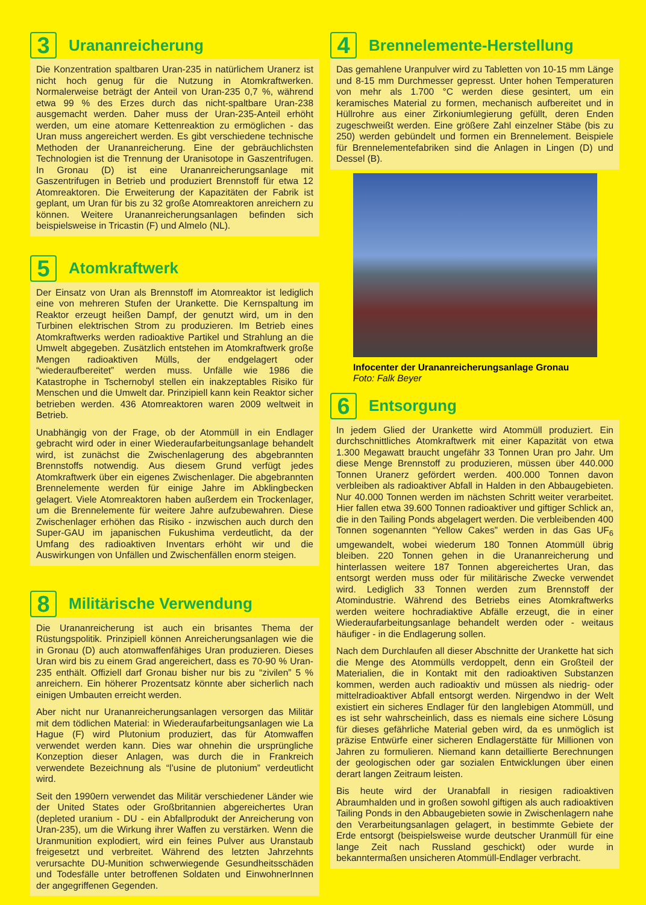3
Urananreicherung
Die Konzentration spaltbaren Uran-235 in natürlichem Uranerz ist nicht hoch genug für die Nutzung in Atomkraftwerken. Normalerweise beträgt der Anteil von Uran-235 0,7 %, während etwa 99 % des Erzes durch das nicht-spaltbare Uran-238 ausgemacht werden. Daher muss der Uran-235-Anteil erhöht werden, um eine atomare Kettenreaktion zu ermöglichen - das Uran muss angereichert werden. Es gibt verschiedene technische Methoden der Urananreicherung. Eine der gebräuchlichsten Technologien ist die Trennung der Uranisotope in Gaszentrifugen. In Gronau (D) ist eine Urananreicherungsanlage mit Gaszentrifugen in Betrieb und produziert Brennstoff für etwa 12 Atomreaktoren. Die Erweiterung der Kapazitäten der Fabrik ist geplant, um Uran für bis zu 32 große Atomreaktoren anreichern zu können. Weitere Urananreicherungsanlagen befinden sich beispielsweise in Tricastin (F) und Almelo (NL).
5
Atomkraftwerk
Der Einsatz von Uran als Brennstoff im Atomreaktor ist lediglich eine von mehreren Stufen der Urankette. Die Kernspaltung im Reaktor erzeugt heißen Dampf, der genutzt wird, um in den Turbinen elektrischen Strom zu produzieren. Im Betrieb eines Atomkraftwerks werden radioaktive Partikel und Strahlung an die Umwelt abgegeben. Zusätzlich entstehen im Atomkraftwerk große Mengen radioaktiven Mülls, der endgelagert oder “wiederaufbereitet” werden muss. Unfälle wie 1986 die Katastrophe in Tschernobyl stellen ein inakzeptables Risiko für Menschen und die Umwelt dar. Prinzipiell kann kein Reaktor sicher betrieben werden. 436 Atomreaktoren waren 2009 weltweit in Betrieb.
Unabhängig von der Frage, ob der Atommüll in ein Endlager gebracht wird oder in einer Wiederaufarbeitungsanlage behandelt wird, ist zunächst die Zwischenlagerung des abgebrannten Brennstoffs notwendig. Aus diesem Grund verfügt jedes Atomkraftwerk über ein eigenes Zwischenlager. Die abgebrannten Brennelemente werden für einige Jahre im Abklingbecken gelagert. Viele Atomreaktoren haben außerdem ein Trockenlager, um die Brennelemente für weitere Jahre aufzubewahren. Diese Zwischenlager erhöhen das Risiko - inzwischen auch durch den Super-GAU im japanischen Fukushima verdeutlicht, da der Umfang des radioaktiven Inventars erhöht wir und die Auswirkungen von Unfällen und Zwischenfällen enorm steigen.
8
Militärische Verwendung
Die Urananreicherung ist auch ein brisantes Thema der Rüstungspolitik. Prinzipiell können Anreicherungsanlagen wie die in Gronau (D) auch atomwaffenfähiges Uran produzieren. Dieses Uran wird bis zu einem Grad angereichert, dass es 70-90 % Uran-235 enthält. Offiziell darf Gronau bisher nur bis zu “zivilen” 5 % anreichern. Ein höherer Prozentsatz könnte aber sicherlich nach einigen Umbauten erreicht werden.
Aber nicht nur Urananreicherungsanlagen versorgen das Militär mit dem tödlichen Material: in Wiederaufarbeitungsanlagen wie La Hague (F) wird Plutonium produziert, das für Atomwaffen verwendet werden kann. Dies war ohnehin die ursprüngliche Konzeption dieser Anlagen, was durch die in Frankreich verwendete Bezeichnung als “l’usine de plutonium” verdeutlicht wird.
Seit den 1990ern verwendet das Militär verschiedener Länder wie der United States oder Großbritannien abgereichertes Uran (depleted uranium - DU - ein Abfallprodukt der Anreicherung von Uran-235), um die Wirkung ihrer Waffen zu verstärken. Wenn die Uranmunition explodiert, wird ein feines Pulver aus Uranstaub freigesetzt und verbreitet. Während des letzten Jahrzehnts verursachte DU-Munition schwerwiegende Gesundheitsschäden und Todesfälle unter betroffenen Soldaten und EinwohnerInnen der angegriffenen Gegenden.
4
Brennelemente-Herstellung
Das gemahlene Uranpulver wird zu Tabletten von 10-15 mm Länge und 8-15 mm Durchmesser gepresst. Unter hohen Temperaturen von mehr als 1.700 °C werden diese gesintert, um ein keramisches Material zu formen, mechanisch aufbereitet und in Hüllrohre aus einer Zirkoniumlegierung gefüllt, deren Enden zugeschweißt werden. Eine größere Zahl einzelner Stäbe (bis zu 250) werden gebündelt und formen ein Brennelement. Beispiele für Brennelementefabriken sind die Anlagen in Lingen (D) und Dessel (B).
Infocenter der Urananreicherungsanlage Gronau
Foto: Falk Beyer
6
Entsorgung
In jedem Glied der Urankette wird Atommüll produziert. Ein durchschnittliches Atomkraftwerk mit einer Kapazität von etwa 1.300 Megawatt braucht ungefähr 33 Tonnen Uran pro Jahr. Um diese Menge Brennstoff zu produzieren, müssen über 440.000 Tonnen Uranerz gefördert werden. 400.000 Tonnen davon verbleiben als radioaktiver Abfall in Halden in den Abbaugebieten. Nur 40.000 Tonnen werden im nächsten Schritt weiter verarbeitet. Hier fallen etwa 39.600 Tonnen radioaktiver und giftiger Schlick an, die in den Tailing Ponds abgelagert werden. Die verbleibenden 400 Tonnen sogenannten “Yellow Cakes” werden in das Gas UF<sub>6</sub> umgewandelt, wobei wiederum 180 Tonnen Atommüll übrig bleiben. 220 Tonnen gehen in die Urananreicherung und hinterlassen weitere 187 Tonnen abgereichertes Uran, das entsorgt werden muss oder für militärische Zwecke verwendet wird. Lediglich 33 Tonnen werden zum Brennstoff der Atomindustrie. Während des Betriebs eines Atomkraftwerks werden weitere hochradiaktive Abfälle erzeugt, die in einer Wiederaufarbeitungsanlage behandelt werden oder - weitaus häufiger - in die Endlagerung sollen.
Nach dem Durchlaufen all dieser Abschnitte der Urankette hat sich die Menge des Atommülls verdoppelt, denn ein Großteil der Materialien, die in Kontakt mit den radioaktiven Substanzen kommen, werden auch radioaktiv und müssen als niedrig- oder mittelradioaktiver Abfall entsorgt werden. Nirgendwo in der Welt existiert ein sicheres Endlager für den langlebigen Atommüll, und es ist sehr wahrscheinlich, dass es niemals eine sichere Lösung für dieses gefährliche Material geben wird, da es unmöglich ist präzise Entwürfe einer sicheren Endlagerstätte für Millionen von Jahren zu formulieren. Niemand kann detaillierte Berechnungen der geologischen oder gar sozialen Entwicklungen über einen derart langen Zeitraum leisten.
Bis heute wird der Uranabfall in riesigen radioaktiven Abraumhalden und in großen sowohl giftigen als auch radioaktiven Tailing Ponds in den Abbaugebieten sowie in Zwischenlagern nahe den Verarbeitungsanlagen gelagert, in bestimmte Gebiete der Erde entsorgt (beispielsweise wurde deutscher Uranmüll für eine lange Zeit nach Russland geschickt) oder wurde in bekanntermaßen unsicheren Atommüll-Endlager verbracht.